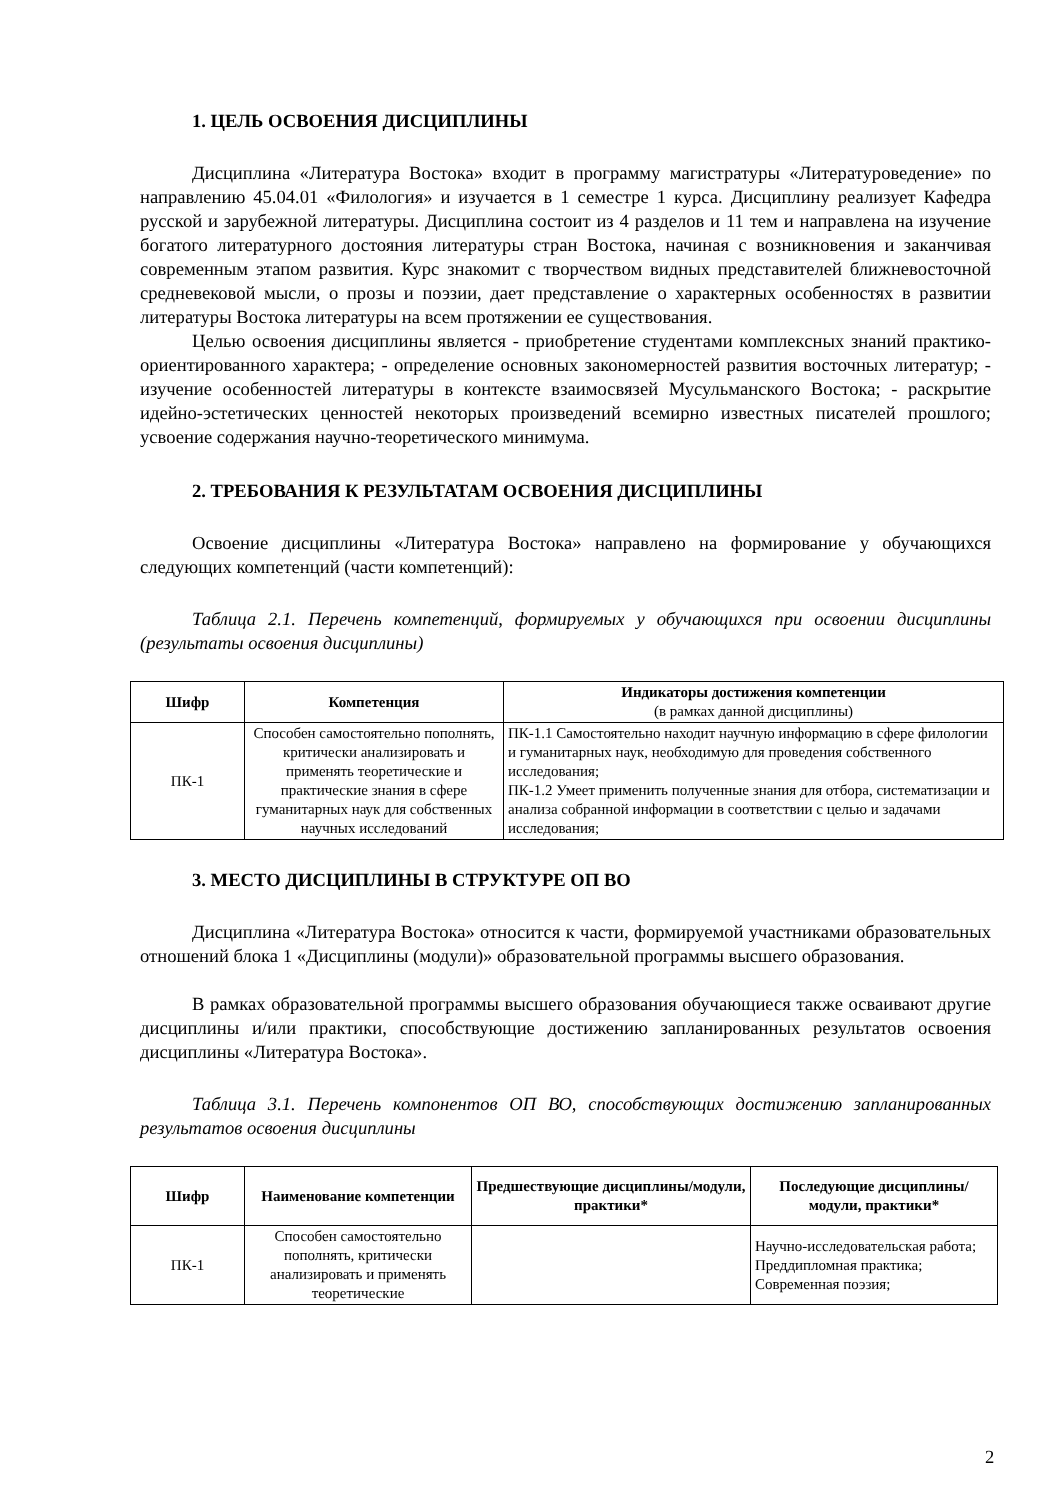1. ЦЕЛЬ ОСВОЕНИЯ ДИСЦИПЛИНЫ
Дисциплина «Литература Востока» входит в программу магистратуры «Литературоведение» по направлению 45.04.01 «Филология» и изучается в 1 семестре 1 курса. Дисциплину реализует Кафедра русской и зарубежной литературы. Дисциплина состоит из 4 разделов и 11 тем и направлена на изучение богатого литературного достояния литературы стран Востока, начиная с возникновения и заканчивая современным этапом развития. Курс знакомит с творчеством видных представителей ближневосточной средневековой мысли, о прозы и поэзии, дает представление о характерных особенностях в развитии литературы Востока литературы на всем протяжении ее существования.
Целью освоения дисциплины является - приобретение студентами комплексных знаний практико-ориентированного характера; - определение основных закономерностей развития восточных литератур; - изучение особенностей литературы в контексте взаимосвязей Мусульманского Востока; - раскрытие идейно-эстетических ценностей некоторых произведений всемирно известных писателей прошлого; усвоение содержания научно-теоретического минимума.
2. ТРЕБОВАНИЯ К РЕЗУЛЬТАТАМ ОСВОЕНИЯ ДИСЦИПЛИНЫ
Освоение дисциплины «Литература Востока» направлено на формирование у обучающихся следующих компетенций (части компетенций):
Таблица 2.1. Перечень компетенций, формируемых у обучающихся при освоении дисциплины (результаты освоения дисциплины)
| Шифр | Компетенция | Индикаторы достижения компетенции (в рамках данной дисциплины) |
| --- | --- | --- |
| ПК-1 | Способен самостоятельно пополнять, критически анализировать и применять теоретические и практические знания в сфере гуманитарных наук для собственных научных исследований | ПК-1.1 Самостоятельно находит научную информацию в сфере филологии и гуманитарных наук, необходимую для проведения собственного исследования; ПК-1.2 Умеет применить полученные знания для отбора, систематизации и анализа собранной информации в соответствии с целью и задачами исследования; |
3. МЕСТО ДИСЦИПЛИНЫ В СТРУКТУРЕ ОП ВО
Дисциплина «Литература Востока» относится к части, формируемой участниками образовательных отношений блока 1 «Дисциплины (модули)» образовательной программы высшего образования.
В рамках образовательной программы высшего образования обучающиеся также осваивают другие дисциплины и/или практики, способствующие достижению запланированных результатов освоения дисциплины «Литература Востока».
Таблица 3.1. Перечень компонентов ОП ВО, способствующих достижению запланированных результатов освоения дисциплины
| Шифр | Наименование компетенции | Предшествующие дисциплины/модули, практики* | Последующие дисциплины/модули, практики* |
| --- | --- | --- | --- |
| ПК-1 | Способен самостоятельно пополнять, критически анализировать и применять теоретические | | Научно-исследовательская работа; Преддипломная практика; Современная поэзия; |
2